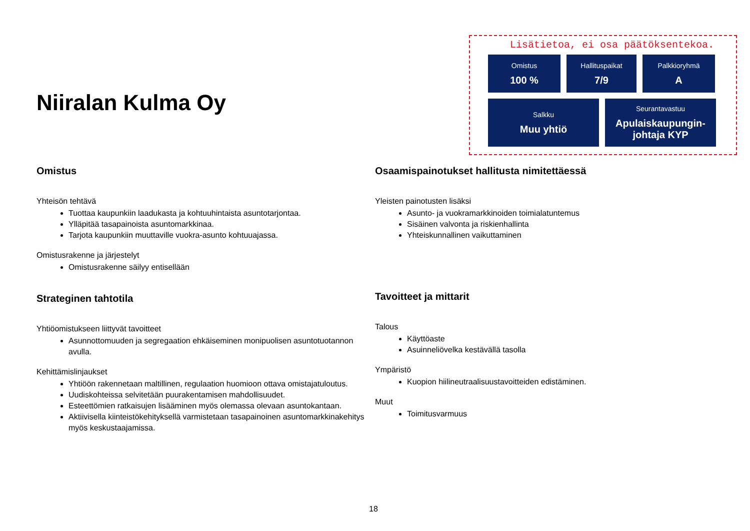Niiralan Kulma Oy
Lisätietoa, ei osa päätöksentekoa.
Omistus
100 %
Hallituspaikat
7/9
Palkkioryhmä
A
Salkku
Muu yhtiö
Seurantavastuu
Apulaiskaupungin-johtaja KYP
Omistus
Yhteisön tehtävä
Tuottaa kaupunkiin laadukasta ja kohtuuhintaista asuntotarjontaa.
Ylläpitää tasapainoista asuntomarkkinaa.
Tarjota kaupunkiin muuttaville vuokra-asunto kohtuuajassa.
Omistusrakenne ja järjestelyt
Omistusrakenne säilyy entisellään
Strateginen tahtotila
Yhtiöomistukseen liittyvät tavoitteet
Asunnottomuuden ja segregaation ehkäiseminen monipuolisen asuntotuotannon avulla.
Kehittämislinjaukset
Yhtiöön rakennetaan maltillinen, regulaation huomioon ottava omistajatuloutus.
Uudiskohteissa selvitetään puurakentamisen mahdollisuudet.
Esteettömien ratkaisujen lisääminen myös olemassa olevaan asuntokantaan.
Aktiivisella kiinteistökehityksellä varmistetaan tasapainoinen asuntomarkkinakehitys myös keskustaajamissa.
Osaamispainotukset hallitusta nimitettäessä
Yleisten painotusten lisäksi
Asunto- ja vuokramarkkinoiden toimialatuntemus
Sisäinen valvonta ja riskienhallinta
Yhteiskunnallinen vaikuttaminen
Tavoitteet ja mittarit
Talous
Käyttöaste
Asuinneliövelka kestävällä tasolla
Ympäristö
Kuopion hiilineutraalisuustavoitteiden edistäminen.
Muut
Toimitusvarmuus
18